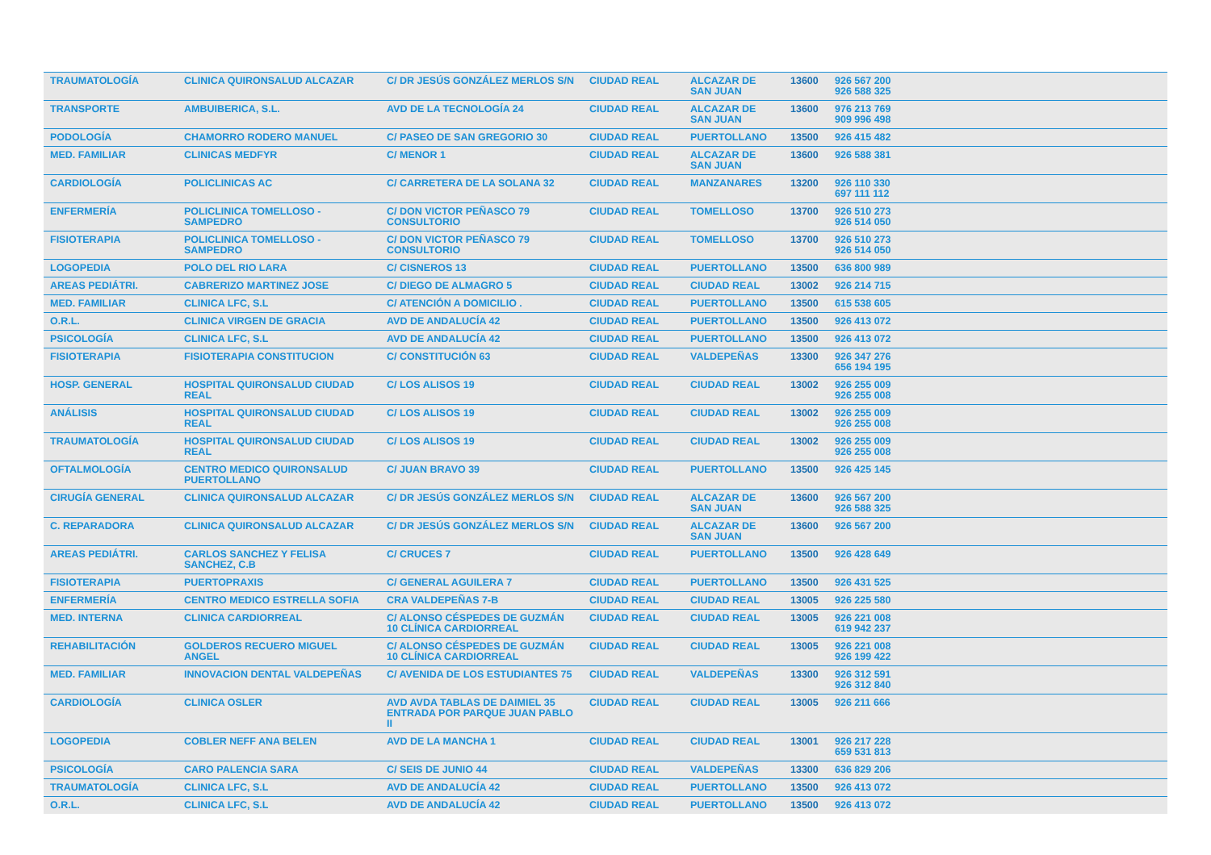| TRAUMATOLOGÍA | CLINICA QUIRONSALUD ALCAZAR | C/ DR JESÚS GONZÁLEZ MERLOS S/N | CIUDAD REAL | ALCAZAR DE SAN JUAN | 13600 | 926 567 200 926 588 325 |
| TRANSPORTE | AMBUIBERICA, S.L. | AVD DE LA TECNOLOGÍA 24 | CIUDAD REAL | ALCAZAR DE SAN JUAN | 13600 | 976 213 769 909 996 498 |
| PODOLOGÍA | CHAMORRO RODERO MANUEL | C/ PASEO DE SAN GREGORIO 30 | CIUDAD REAL | PUERTOLLANO | 13500 | 926 415 482 |
| MED. FAMILIAR | CLINICAS MEDFYR | C/ MENOR 1 | CIUDAD REAL | ALCAZAR DE SAN JUAN | 13600 | 926 588 381 |
| CARDIOLOGÍA | POLICLINICAS AC | C/ CARRETERA DE LA SOLANA 32 | CIUDAD REAL | MANZANARES | 13200 | 926 110 330 697 111 112 |
| ENFERMERÍA | POLICLINICA TOMELLOSO - SAMPEDRO | C/ DON VICTOR PEÑASCO 79 CONSULTORIO | CIUDAD REAL | TOMELLOSO | 13700 | 926 510 273 926 514 050 |
| FISIOTERAPIA | POLICLINICA TOMELLOSO - SAMPEDRO | C/ DON VICTOR PEÑASCO 79 CONSULTORIO | CIUDAD REAL | TOMELLOSO | 13700 | 926 510 273 926 514 050 |
| LOGOPEDIA | POLO DEL RIO LARA | C/ CISNEROS 13 | CIUDAD REAL | PUERTOLLANO | 13500 | 636 800 989 |
| AREAS PEDIÁTRI. | CABRERIZO MARTINEZ JOSE | C/ DIEGO DE ALMAGRO 5 | CIUDAD REAL | CIUDAD REAL | 13002 | 926 214 715 |
| MED. FAMILIAR | CLINICA LFC, S.L | C/ ATENCIÓN A DOMICILIO . | CIUDAD REAL | PUERTOLLANO | 13500 | 615 538 605 |
| O.R.L. | CLINICA VIRGEN DE GRACIA | AVD DE ANDALUCÍA 42 | CIUDAD REAL | PUERTOLLANO | 13500 | 926 413 072 |
| PSICOLOGÍA | CLINICA LFC, S.L | AVD DE ANDALUCÍA 42 | CIUDAD REAL | PUERTOLLANO | 13500 | 926 413 072 |
| FISIOTERAPIA | FISIOTERAPIA CONSTITUCION | C/ CONSTITUCIÓN 63 | CIUDAD REAL | VALDEPEÑAS | 13300 | 926 347 276 656 194 195 |
| HOSP. GENERAL | HOSPITAL QUIRONSALUD CIUDAD REAL | C/ LOS ALISOS 19 | CIUDAD REAL | CIUDAD REAL | 13002 | 926 255 009 926 255 008 |
| ANÁLISIS | HOSPITAL QUIRONSALUD CIUDAD REAL | C/ LOS ALISOS 19 | CIUDAD REAL | CIUDAD REAL | 13002 | 926 255 009 926 255 008 |
| TRAUMATOLOGÍA | HOSPITAL QUIRONSALUD CIUDAD REAL | C/ LOS ALISOS 19 | CIUDAD REAL | CIUDAD REAL | 13002 | 926 255 009 926 255 008 |
| OFTALMOLOGÍA | CENTRO MEDICO QUIRONSALUD PUERTOLLANO | C/ JUAN BRAVO 39 | CIUDAD REAL | PUERTOLLANO | 13500 | 926 425 145 |
| CIRUGÍA GENERAL | CLINICA QUIRONSALUD ALCAZAR | C/ DR JESÚS GONZÁLEZ MERLOS S/N | CIUDAD REAL | ALCAZAR DE SAN JUAN | 13600 | 926 567 200 926 588 325 |
| C. REPARADORA | CLINICA QUIRONSALUD ALCAZAR | C/ DR JESÚS GONZÁLEZ MERLOS S/N | CIUDAD REAL | ALCAZAR DE SAN JUAN | 13600 | 926 567 200 |
| AREAS PEDIÁTRI. | CARLOS SANCHEZ Y FELISA SANCHEZ, C.B | C/ CRUCES 7 | CIUDAD REAL | PUERTOLLANO | 13500 | 926 428 649 |
| FISIOTERAPIA | PUERTOPRAXIS | C/ GENERAL AGUILERA 7 | CIUDAD REAL | PUERTOLLANO | 13500 | 926 431 525 |
| ENFERMERÍA | CENTRO MEDICO ESTRELLA SOFIA | CRA VALDEPEÑAS 7-B | CIUDAD REAL | CIUDAD REAL | 13005 | 926 225 580 |
| MED. INTERNA | CLINICA CARDIORREAL | C/ ALONSO CÉSPEDES DE GUZMÁN 10 CLÍNICA CARDIORREAL | CIUDAD REAL | CIUDAD REAL | 13005 | 926 221 008 619 942 237 |
| REHABILITACIÓN | GOLDEROS RECUERO MIGUEL ANGEL | C/ ALONSO CÉSPEDES DE GUZMÁN 10 CLÍNICA CARDIORREAL | CIUDAD REAL | CIUDAD REAL | 13005 | 926 221 008 926 199 422 |
| MED. FAMILIAR | INNOVACION DENTAL VALDEPEÑAS | C/ AVENIDA DE LOS ESTUDIANTES 75 | CIUDAD REAL | VALDEPEÑAS | 13300 | 926 312 591 926 312 840 |
| CARDIOLOGÍA | CLINICA OSLER | AVD AVDA TABLAS DE DAIMIEL 35 ENTRADA POR PARQUE JUAN PABLO II | CIUDAD REAL | CIUDAD REAL | 13005 | 926 211 666 |
| LOGOPEDIA | COBLER NEFF ANA BELEN | AVD DE LA MANCHA 1 | CIUDAD REAL | CIUDAD REAL | 13001 | 926 217 228 659 531 813 |
| PSICOLOGÍA | CARO PALENCIA SARA | C/ SEIS DE JUNIO 44 | CIUDAD REAL | VALDEPEÑAS | 13300 | 636 829 206 |
| TRAUMATOLOGÍA | CLINICA LFC, S.L | AVD DE ANDALUCÍA 42 | CIUDAD REAL | PUERTOLLANO | 13500 | 926 413 072 |
| O.R.L. | CLINICA LFC, S.L | AVD DE ANDALUCÍA 42 | CIUDAD REAL | PUERTOLLANO | 13500 | 926 413 072 |